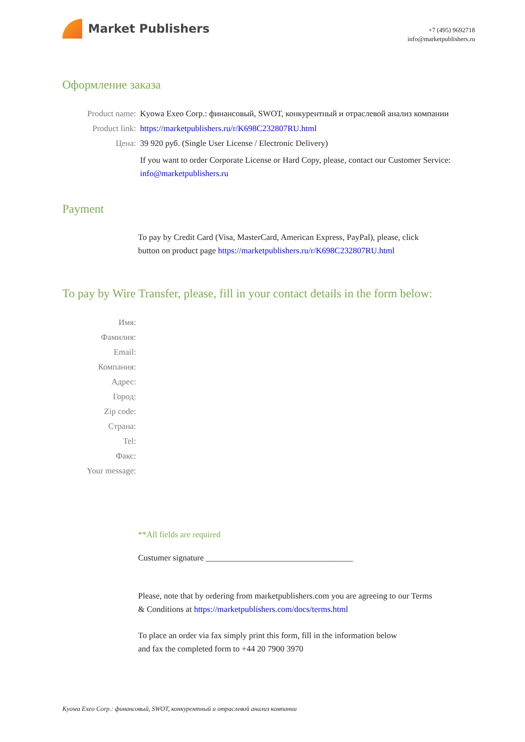Market Publishers
+7 (495) 9692718
info@marketpublishers.ru
Оформление заказа
| Product name: | Kyowa Exeo Corp.: финансовый, SWOT, конкурентный и отраслевой анализ компании |
| Product link: | https://marketpublishers.ru/r/K698C232807RU.html |
| Цена: | 39 920 руб. (Single User License / Electronic Delivery) |
| | If you want to order Corporate License or Hard Copy, please, contact our Customer Service: info@marketpublishers.ru |
Payment
To pay by Credit Card (Visa, MasterCard, American Express, PayPal), please, click
button on product page https://marketpublishers.ru/r/K698C232807RU.html
To pay by Wire Transfer, please, fill in your contact details in the form below:
| Имя: | |
| Фамилия: | |
| Email: | |
| Компания: | |
| Адрес: | |
| Город: | |
| Zip code: | |
| Страна: | |
| Tel: | |
| Факс: | |
| Your message: | |
**All fields are required
Custumer signature ___________________________________
Please, note that by ordering from marketpublishers.com you are agreeing to our Terms
& Conditions at https://marketpublishers.com/docs/terms.html
To place an order via fax simply print this form, fill in the information below
and fax the completed form to +44 20 7900 3970
Kyowa Exeo Corp.: финансовый, SWOT, конкурентный и отраслевой анализ компании